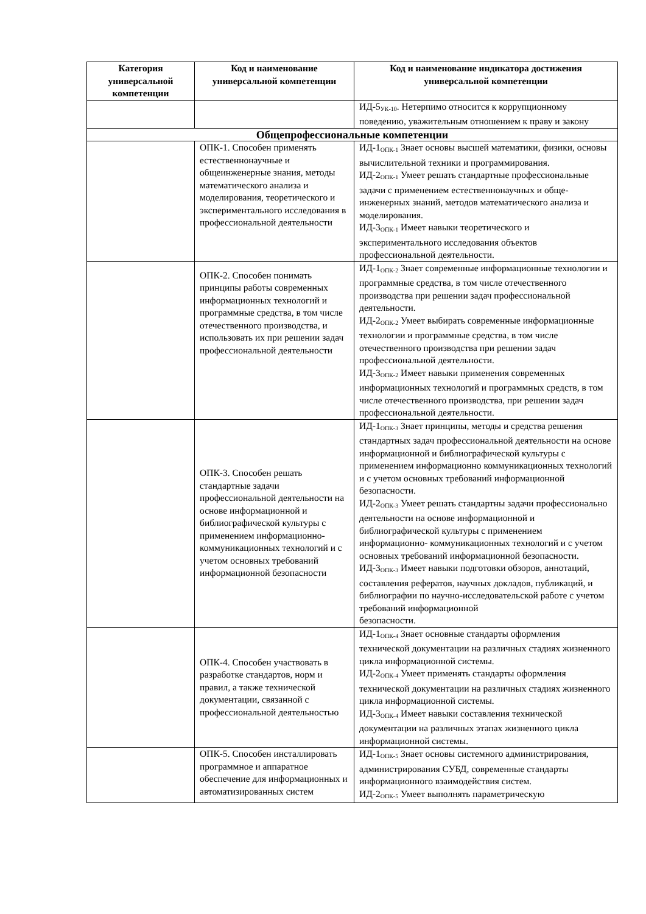| Категория универсальной компетенции | Код и наименование универсальной компетенции | Код и наименование индикатора достижения универсальной компетенции |
| --- | --- | --- |
| | | ИД-5<sub>УК-10</sub>. Нетерпимо относится к коррупционному поведению, уважительным отношением к праву и закону |
| Общепрофессиональные компетенции | | |
| | ОПК-1. Способен применять естественнонаучные и общеинженерные знания, методы математического анализа и моделирования, теоретического и экспериментального исследования в профессиональной деятельности | ИД-1<sub>ОПК-1</sub> Знает основы высшей математики, физики, основы вычислительной техники и программирования. ИД-2<sub>ОПК-1</sub> Умеет решать стандартные профессиональные задачи с применением естественнонаучных и обще-инженерных знаний, методов математического анализа и моделирования. ИД-3<sub>ОПК-1</sub> Имеет навыки теоретического и экспериментального исследования объектов профессиональной деятельности. |
| | ОПК-2. Способен понимать принципы работы современных информационных технологий и программные средства, в том числе отечественного производства, и использовать их при решении задач профессиональной деятельности | ИД-1<sub>ОПК-2</sub> Знает современные информационные технологии и программные средства, в том числе отечественного производства при решении задач профессиональной деятельности. ИД-2<sub>ОПК-2</sub> Умеет выбирать современные информационные технологии и программные средства, в том числе отечественного производства при решении задач профессиональной деятельности. ИД-3<sub>ОПК-2</sub> Имеет навыки применения современных информационных технологий и программных средств, в том числе отечественного производства, при решении задач профессиональной деятельности. |
| | ОПК-3. Способен решать стандартные задачи профессиональной деятельности на основе информационной и библиографической культуры с применением информационно-коммуникационных технологий и с учетом основных требований информационной безопасности | ИД-1<sub>ОПК-3</sub> Знает принципы, методы и средства решения стандартных задач профессиональной деятельности на основе информационной и библиографической культуры с применением информационно коммуникационных технологий и с учетом основных требований информационной безопасности. ИД-2<sub>ОПК-3</sub> Умеет решать стандартны задачи профессионально деятельности на основе информационной и библиографической культуры с применением информационно- коммуникационных технологий и с учетом основных требований информационной безопасности. ИД-3<sub>ОПК-3</sub> Имеет навыки подготовки обзоров, аннотаций, составления рефератов, научных докладов, публикаций, и библиографии по научно-исследовательской работе с учетом требований информационной безопасности. |
| | ОПК-4. Способен участвовать в разработке стандартов, норм и правил, а также технической документации, связанной с профессиональной деятельностью | ИД-1<sub>ОПК-4</sub> Знает основные стандарты оформления технической документации на различных стадиях жизненного цикла информационной системы. ИД-2<sub>ОПК-4</sub> Умеет применять стандарты оформления технической документации на различных стадиях жизненного цикла информационной системы. ИД-3<sub>ОПК-4</sub> Имеет навыки составления технической документации на различных этапах жизненного цикла информационной системы. |
| | ОПК-5. Способен инсталлировать программное и аппаратное обеспечение для информационных и автоматизированных систем | ИД-1<sub>ОПК-5</sub> Знает основы системного администрирования, администрирования СУБД, современные стандарты информационного взаимодействия систем. ИД-2<sub>ОПК-5</sub> Умеет выполнять параметрическую |